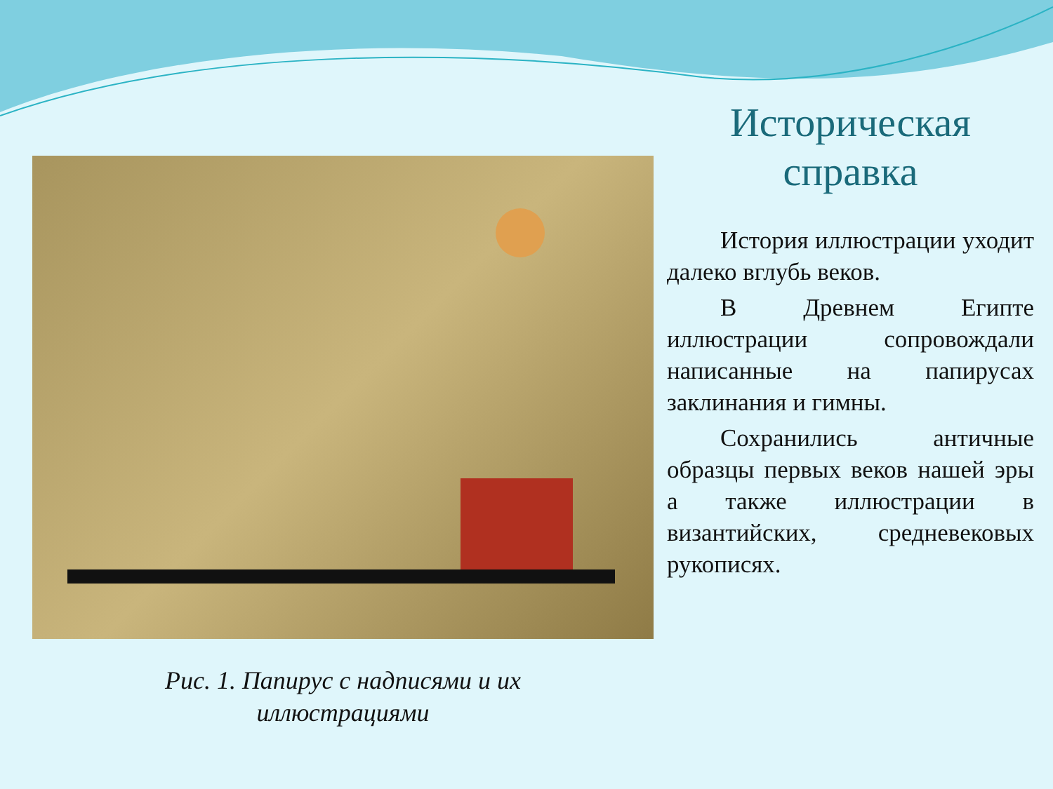Рис. 1. Папирус с надписями и их
иллюстрациями
Историческая
справка
История иллюстрации уходит далеко вглубь веков.
В Древнем Египте иллюстрации сопровождали написанные на папирусах заклинания и гимны.
Сохранились античные образцы первых веков нашей эры а также иллюстрации в византийских, средневековых рукописях.